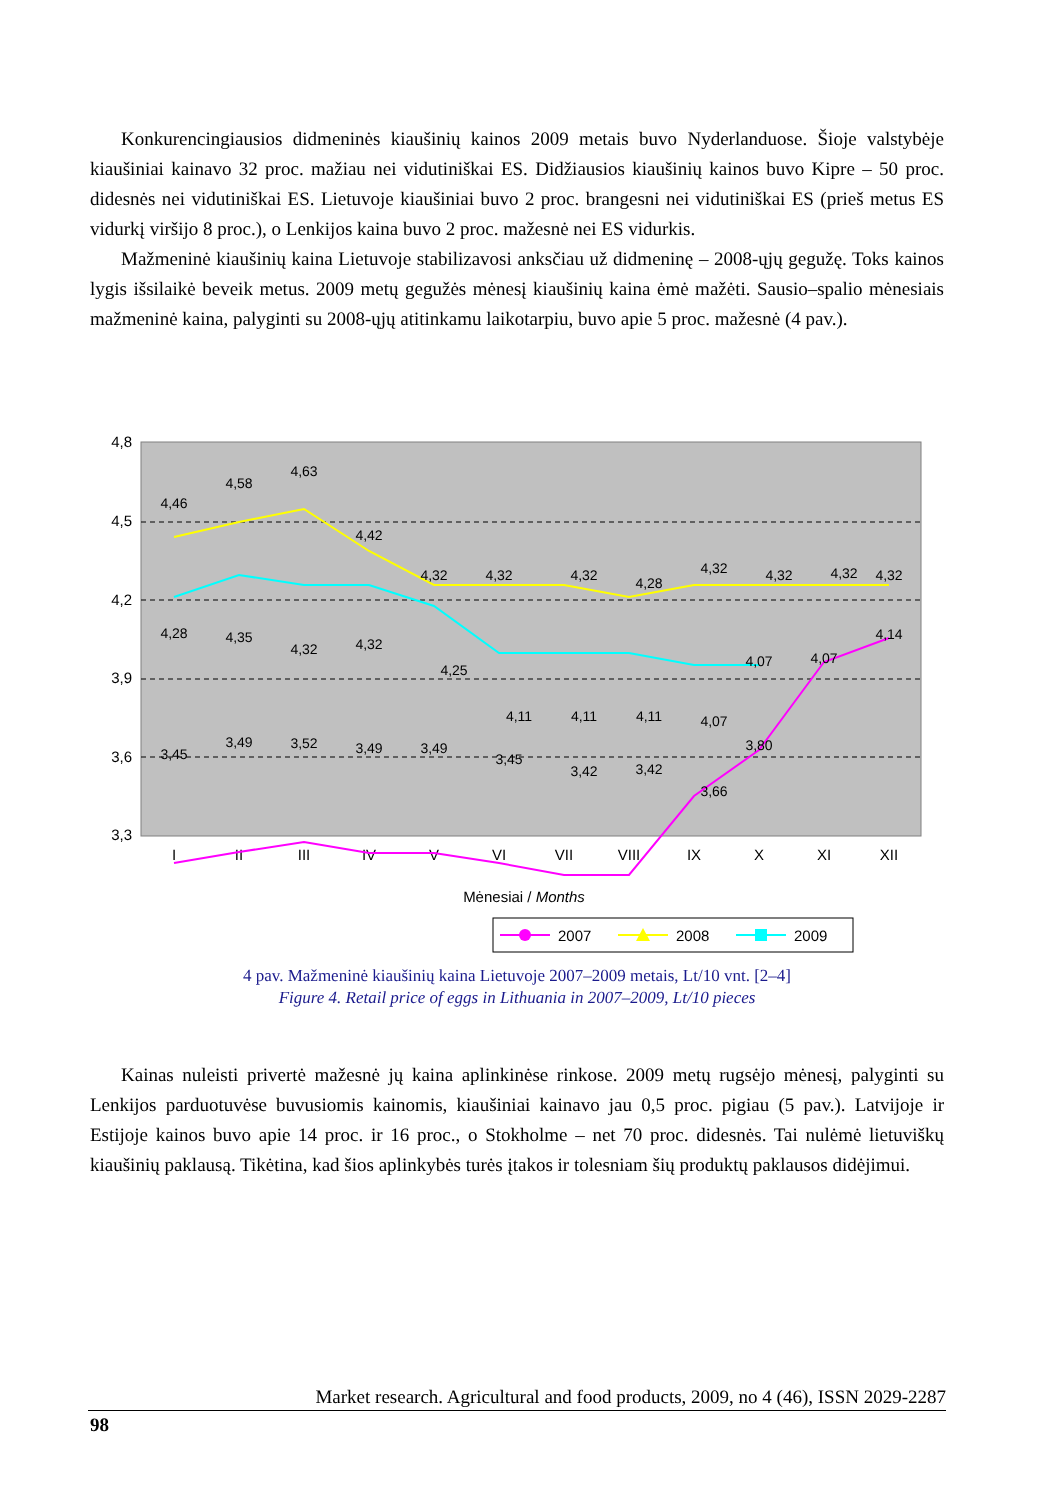Konkurencingiausios didmeninės kiaušinių kainos 2009 metais buvo Nyderlanduose. Šioje valstybėje kiaušiniai kainavo 32 proc. mažiau nei vidutiniškai ES. Didžiausios kiaušinių kainos buvo Kipre – 50 proc. didesnės nei vidutiniškai ES. Lietuvoje kiaušiniai buvo 2 proc. brangesni nei vidutiniškai ES (prieš metus ES vidurkį viršijo 8 proc.), o Lenkijos kaina buvo 2 proc. mažesnė nei ES vidurkis.
Mažmeninė kiaušinių kaina Lietuvoje stabilizavosi anksčiau už didmeninę – 2008-ųjų gegužę. Toks kainos lygis išsilaikė beveik metus. 2009 metų gegužės mėnesį kiaušinių kaina ėmė mažėti. Sausio–spalio mėnesiais mažmeninė kaina, palyginti su 2008-ųjų atitinkamu laikotarpiu, buvo apie 5 proc. mažesnė (4 pav.).
4,8
4,5
4,2
3,9
3,6
3,3
I
II
III
IV
V
VI
VII
VIII
IX
X
XI
XII
Mėnesiai / Months
4,46
4,58
4,63
4,42
4,32
4,32
4,32
4,28
4,32
4,32
4,32
4,32
4,28
4,35
4,32
4,32
4,25
4,11
4,11
4,11
4,07
4,07
4,07
4,14
3,45
3,49
3,52
3,49
3,49
3,45
3,42
3,42
3,66
3,80
2007
2008
2009
4 pav. Mažmeninė kiaušinių kaina Lietuvoje 2007–2009 metais, Lt/10 vnt. [2–4]
Figure 4. Retail price of eggs in Lithuania in 2007–2009, Lt/10 pieces
Kainas nuleisti privertė mažesnė jų kaina aplinkinėse rinkose. 2009 metų rugsėjo mėnesį, palyginti su Lenkijos parduotuvėse buvusiomis kainomis, kiaušiniai kainavo jau 0,5 proc. pigiau (5 pav.). Latvijoje ir Estijoje kainos buvo apie 14 proc. ir 16 proc., o Stokholme – net 70 proc. didesnės. Tai nulėmė lietuviškų kiaušinių paklausą. Tikėtina, kad šios aplinkybės turės įtakos ir tolesniam šių produktų paklausos didėjimui.
Market research. Agricultural and food products, 2009, no 4 (46), ISSN 2029-2287
98